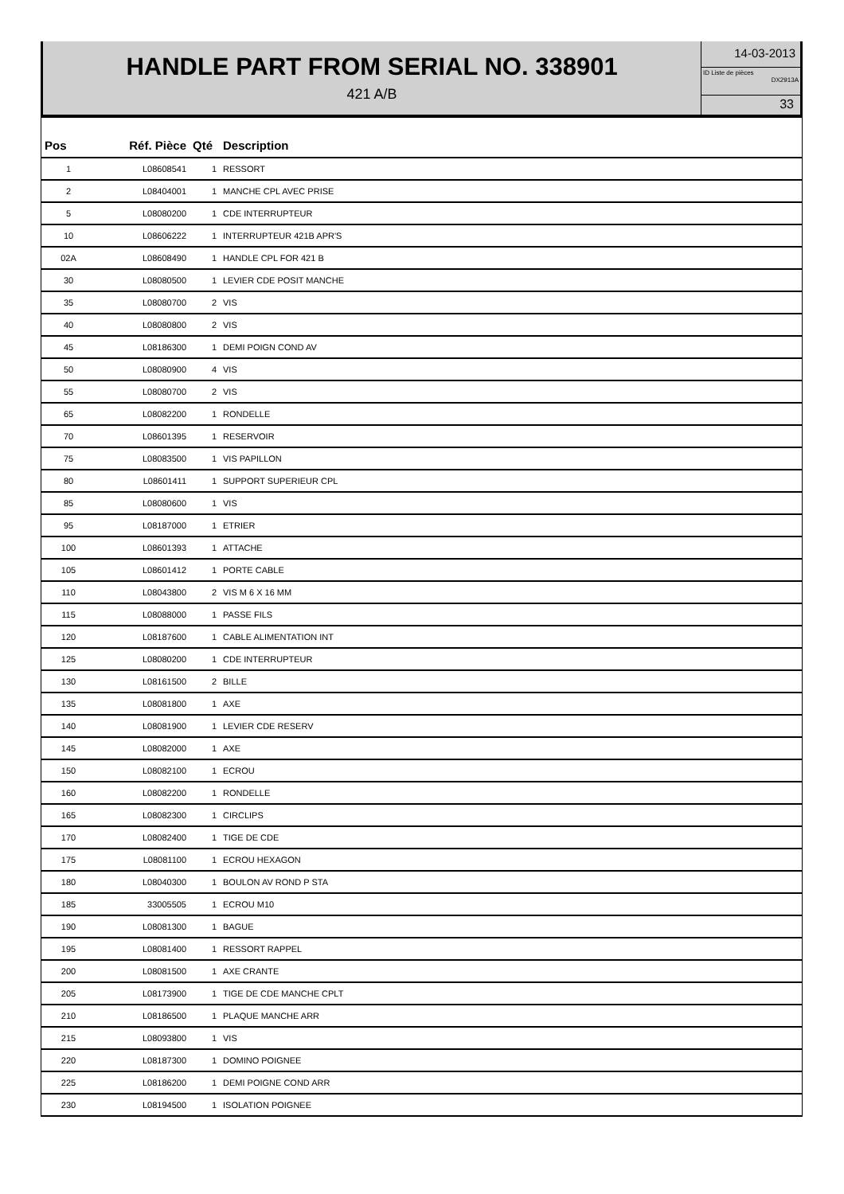HANDLE PART FROM SERIAL NO. 338901
421 A/B
14-03-2013
ID Liste de pièces
DX2913A
33
| Pos | Réf. Pièce | Qté | Description |
| --- | --- | --- | --- |
| 1 | L08608541 | 1 | RESSORT |
| 2 | L08404001 | 1 | MANCHE CPL AVEC PRISE |
| 5 | L08080200 | 1 | CDE INTERRUPTEUR |
| 10 | L08606222 | 1 | INTERRUPTEUR 421B APR'S |
| 02A | L08608490 | 1 | HANDLE CPL FOR 421 B |
| 30 | L08080500 | 1 | LEVIER CDE POSIT MANCHE |
| 35 | L08080700 | 2 | VIS |
| 40 | L08080800 | 2 | VIS |
| 45 | L08186300 | 1 | DEMI POIGN COND AV |
| 50 | L08080900 | 4 | VIS |
| 55 | L08080700 | 2 | VIS |
| 65 | L08082200 | 1 | RONDELLE |
| 70 | L08601395 | 1 | RESERVOIR |
| 75 | L08083500 | 1 | VIS PAPILLON |
| 80 | L08601411 | 1 | SUPPORT SUPERIEUR CPL |
| 85 | L08080600 | 1 | VIS |
| 95 | L08187000 | 1 | ETRIER |
| 100 | L08601393 | 1 | ATTACHE |
| 105 | L08601412 | 1 | PORTE CABLE |
| 110 | L08043800 | 2 | VIS M 6 X 16 MM |
| 115 | L08088000 | 1 | PASSE FILS |
| 120 | L08187600 | 1 | CABLE ALIMENTATION INT |
| 125 | L08080200 | 1 | CDE INTERRUPTEUR |
| 130 | L08161500 | 2 | BILLE |
| 135 | L08081800 | 1 | AXE |
| 140 | L08081900 | 1 | LEVIER CDE RESERV |
| 145 | L08082000 | 1 | AXE |
| 150 | L08082100 | 1 | ECROU |
| 160 | L08082200 | 1 | RONDELLE |
| 165 | L08082300 | 1 | CIRCLIPS |
| 170 | L08082400 | 1 | TIGE DE CDE |
| 175 | L08081100 | 1 | ECROU HEXAGON |
| 180 | L08040300 | 1 | BOULON AV ROND P STA |
| 185 | 33005505 | 1 | ECROU M10 |
| 190 | L08081300 | 1 | BAGUE |
| 195 | L08081400 | 1 | RESSORT RAPPEL |
| 200 | L08081500 | 1 | AXE CRANTE |
| 205 | L08173900 | 1 | TIGE DE CDE MANCHE CPLT |
| 210 | L08186500 | 1 | PLAQUE MANCHE ARR |
| 215 | L08093800 | 1 | VIS |
| 220 | L08187300 | 1 | DOMINO POIGNEE |
| 225 | L08186200 | 1 | DEMI POIGNE COND ARR |
| 230 | L08194500 | 1 | ISOLATION POIGNEE |